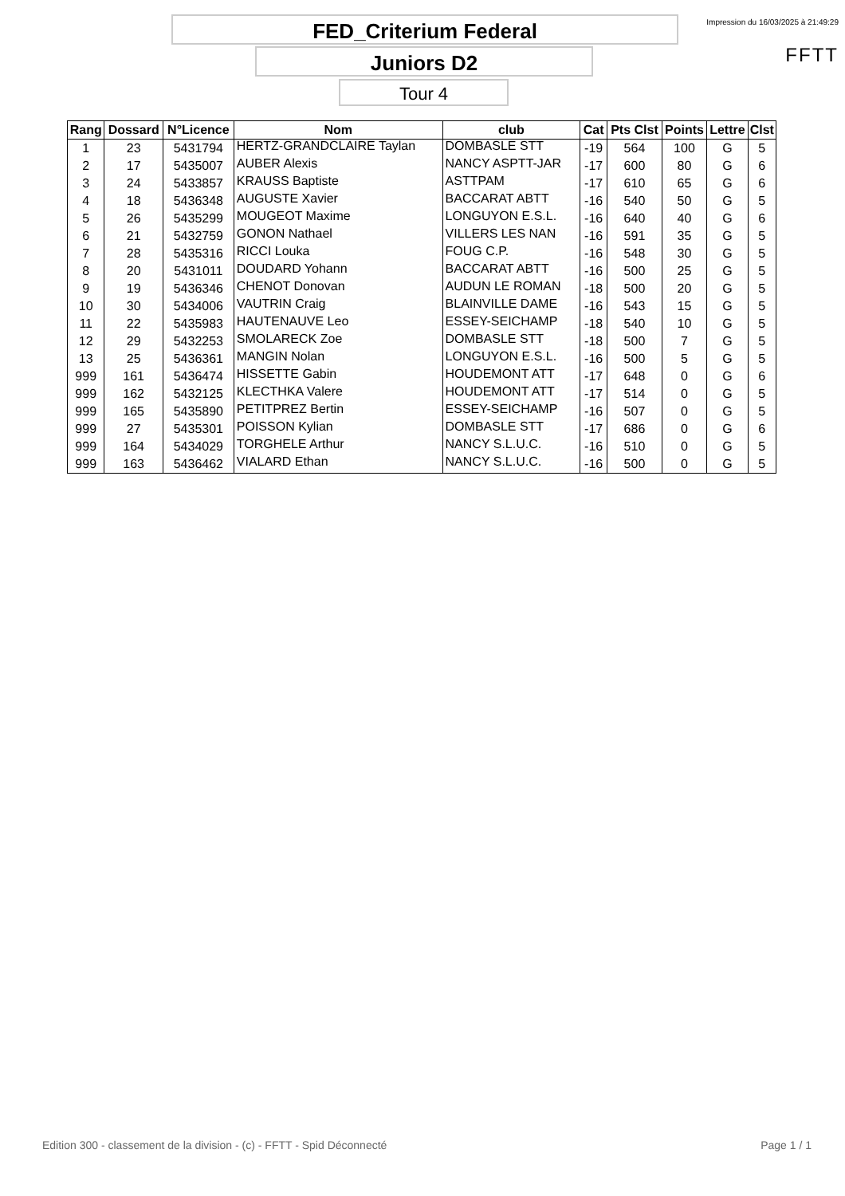FED_Criterium Federal
Juniors D2
Tour 4
Impression du 16/03/2025 à 21:49:29
FFTT
| Rang | Dossard | N°Licence | Nom | club | Cat | Pts Clst | Points | Lettre | Clst |
| --- | --- | --- | --- | --- | --- | --- | --- | --- | --- |
| 1 | 23 | 5431794 | HERTZ-GRANDCLAIRE Taylan | DOMBASLE STT | -19 | 564 | 100 | G | 5 |
| 2 | 17 | 5435007 | AUBER Alexis | NANCY ASPTT-JAR | -17 | 600 | 80 | G | 6 |
| 3 | 24 | 5433857 | KRAUSS Baptiste | ASTTPAM | -17 | 610 | 65 | G | 6 |
| 4 | 18 | 5436348 | AUGUSTE Xavier | BACCARAT ABTT | -16 | 540 | 50 | G | 5 |
| 5 | 26 | 5435299 | MOUGEOT Maxime | LONGUYON E.S.L. | -16 | 640 | 40 | G | 6 |
| 6 | 21 | 5432759 | GONON Nathael | VILLERS LES NAN | -16 | 591 | 35 | G | 5 |
| 7 | 28 | 5435316 | RICCI Louka | FOUG C.P. | -16 | 548 | 30 | G | 5 |
| 8 | 20 | 5431011 | DOUDARD Yohann | BACCARAT ABTT | -16 | 500 | 25 | G | 5 |
| 9 | 19 | 5436346 | CHENOT Donovan | AUDUN LE ROMAN | -18 | 500 | 20 | G | 5 |
| 10 | 30 | 5434006 | VAUTRIN Craig | BLAINVILLE DAME | -16 | 543 | 15 | G | 5 |
| 11 | 22 | 5435983 | HAUTENAUVE Leo | ESSEY-SEICHAMP | -18 | 540 | 10 | G | 5 |
| 12 | 29 | 5432253 | SMOLARECK Zoe | DOMBASLE STT | -18 | 500 | 7 | G | 5 |
| 13 | 25 | 5436361 | MANGIN Nolan | LONGUYON E.S.L. | -16 | 500 | 5 | G | 5 |
| 999 | 161 | 5436474 | HISSETTE Gabin | HOUDEMONT ATT | -17 | 648 | 0 | G | 6 |
| 999 | 162 | 5432125 | KLECTHKA Valere | HOUDEMONT ATT | -17 | 514 | 0 | G | 5 |
| 999 | 165 | 5435890 | PETITPREZ Bertin | ESSEY-SEICHAMP | -16 | 507 | 0 | G | 5 |
| 999 | 27 | 5435301 | POISSON Kylian | DOMBASLE STT | -17 | 686 | 0 | G | 6 |
| 999 | 164 | 5434029 | TORGHELE Arthur | NANCY S.L.U.C. | -16 | 510 | 0 | G | 5 |
| 999 | 163 | 5436462 | VIALARD Ethan | NANCY S.L.U.C. | -16 | 500 | 0 | G | 5 |
Edition 300 - classement de la division - (c) - FFTT - Spid Déconnecté Page 1 / 1